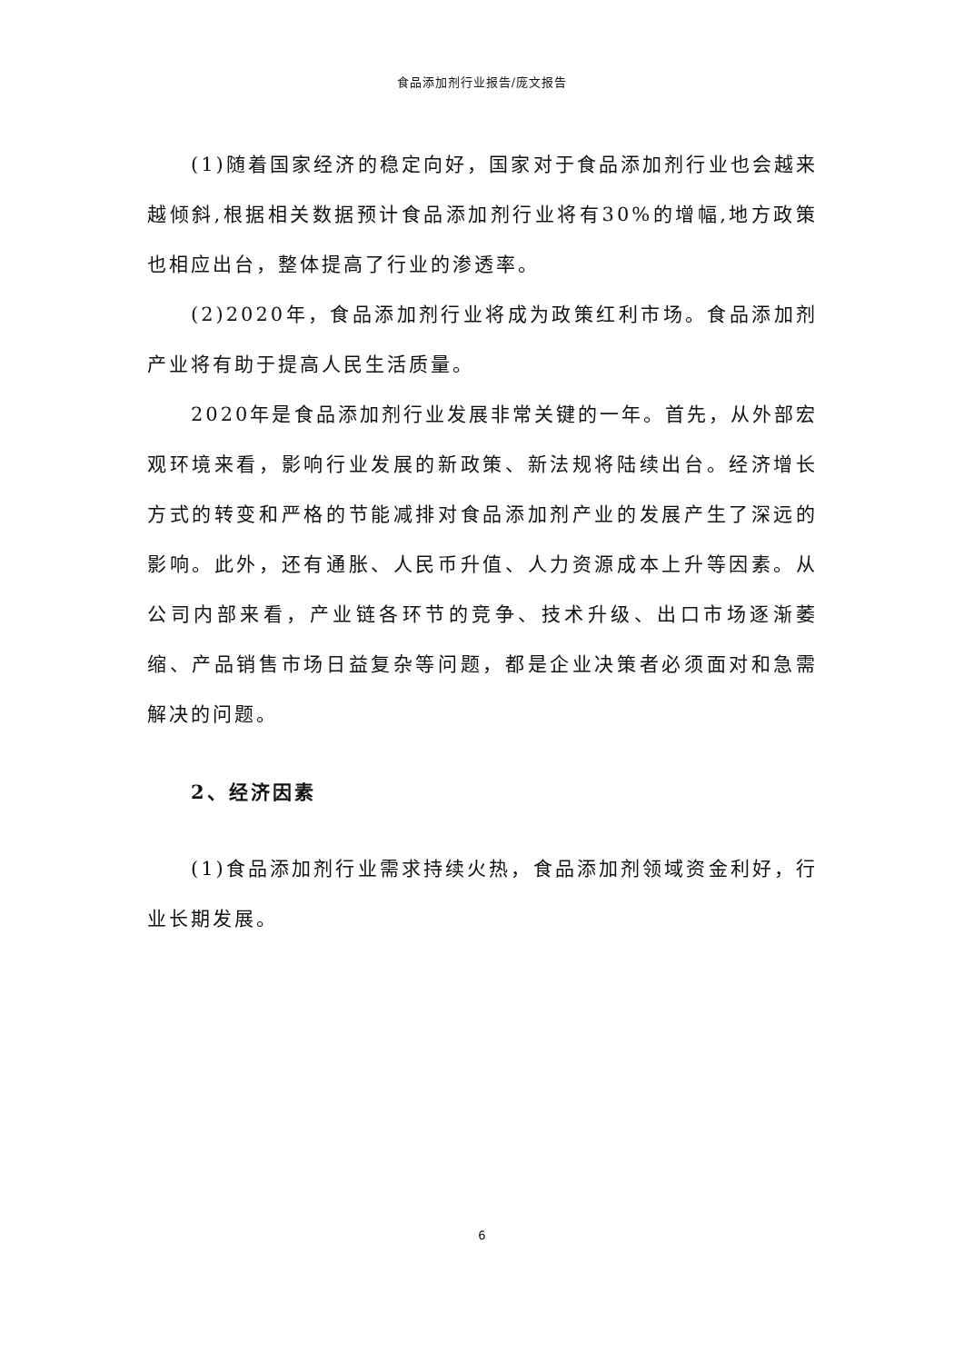食品添加剂行业报告/庞文报告
(1)随着国家经济的稳定向好，国家对于食品添加剂行业也会越来越倾斜,根据相关数据预计食品添加剂行业将有30%的增幅,地方政策也相应出台，整体提高了行业的渗透率。
(2)2020年，食品添加剂行业将成为政策红利市场。食品添加剂产业将有助于提高人民生活质量。
2020年是食品添加剂行业发展非常关键的一年。首先，从外部宏观环境来看，影响行业发展的新政策、新法规将陆续出台。经济增长方式的转变和严格的节能减排对食品添加剂产业的发展产生了深远的影响。此外，还有通胀、人民币升值、人力资源成本上升等因素。从公司内部来看，产业链各环节的竞争、技术升级、出口市场逐渐萎缩、产品销售市场日益复杂等问题，都是企业决策者必须面对和急需解决的问题。
2、经济因素
(1)食品添加剂行业需求持续火热，食品添加剂领域资金利好，行业长期发展。
6